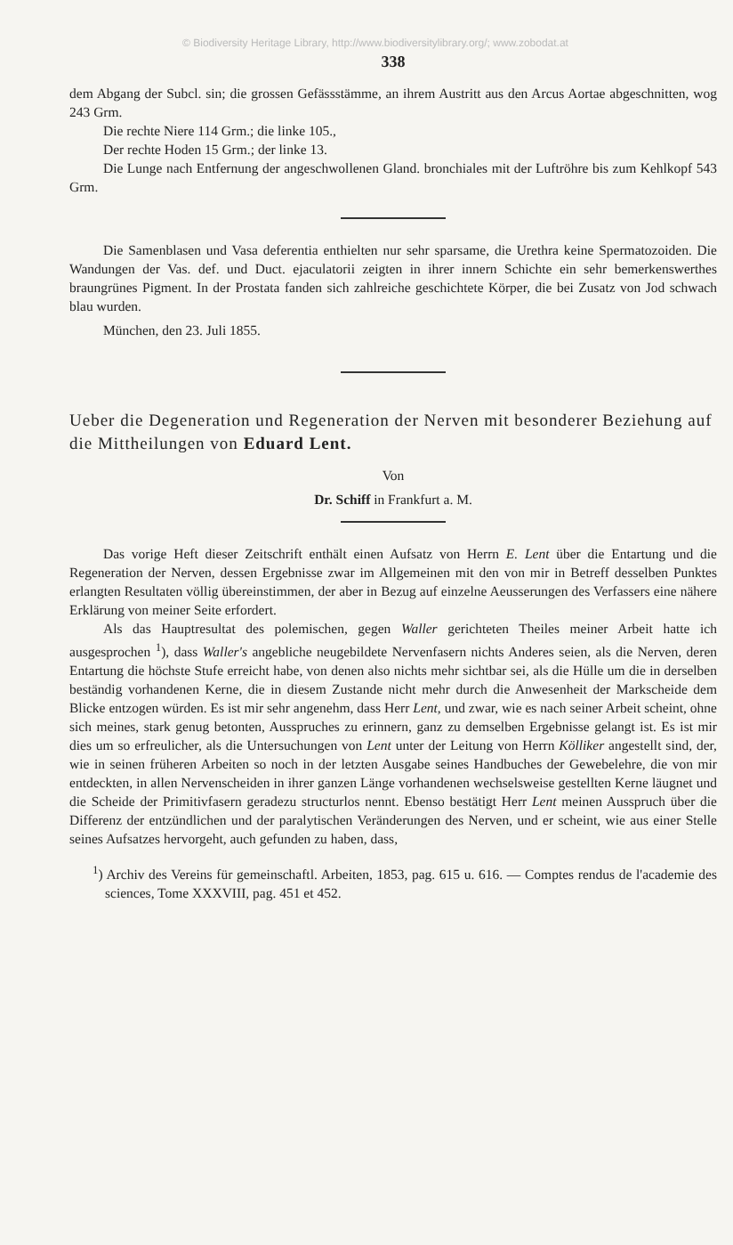© Biodiversity Heritage Library, http://www.biodiversitylibrary.org/; www.zobodat.at
338
dem Abgang der Subcl. sin; die grossen Gefässstämme, an ihrem Austritt aus den Arcus Aortae abgeschnitten, wog 243 Grm.
Die rechte Niere 114 Grm.; die linke 105.,
Der rechte Hoden 15 Grm.; der linke 13.
Die Lunge nach Entfernung der angeschwollenen Gland. bronchiales mit der Luftröhre bis zum Kehlkopf 543 Grm.
Die Samenblasen und Vasa deferentia enthielten nur sehr sparsame, die Urethra keine Spermatozoiden. Die Wandungen der Vas. def. und Duct. ejaculatorii zeigten in ihrer innern Schichte ein sehr bemerkenswerthes braungrünes Pigment. In der Prostata fanden sich zahlreiche geschichtete Körper, die bei Zusatz von Jod schwach blau wurden.
München, den 23. Juli 1855.
Ueber die Degeneration und Regeneration der Nerven mit besonderer Beziehung auf die Mittheilungen von Eduard Lent.
Von
Dr. Schiff in Frankfurt a. M.
Das vorige Heft dieser Zeitschrift enthält einen Aufsatz von Herrn E. Lent über die Entartung und die Regeneration der Nerven, dessen Ergebnisse zwar im Allgemeinen mit den von mir in Betreff desselben Punktes erlangten Resultaten völlig übereinstimmen, der aber in Bezug auf einzelne Aeusserungen des Verfassers eine nähere Erklärung von meiner Seite erfordert.
Als das Hauptresultat des polemischen, gegen Waller gerichteten Theiles meiner Arbeit hatte ich ausgesprochen <sup>1</sup>), dass Waller's angebliche neugebildete Nervenfasern nichts Anderes seien, als die Nerven, deren Entartung die höchste Stufe erreicht habe, von denen also nichts mehr sichtbar sei, als die Hülle um die in derselben beständig vorhandenen Kerne, die in diesem Zustande nicht mehr durch die Anwesenheit der Markscheide dem Blicke entzogen würden. Es ist mir sehr angenehm, dass Herr Lent, und zwar, wie es nach seiner Arbeit scheint, ohne sich meines, stark genug betonten, Ausspruches zu erinnern, ganz zu demselben Ergebnisse gelangt ist. Es ist mir dies um so erfreulicher, als die Untersuchungen von Lent unter der Leitung von Herrn Kölliker angestellt sind, der, wie in seinen früheren Arbeiten so noch in der letzten Ausgabe seines Handbuches der Gewebelehre, die von mir entdeckten, in allen Nervenscheiden in ihrer ganzen Länge vorhandenen wechselsweise gestellten Kerne läugnet und die Scheide der Primitivfasern geradezu structurlos nennt. Ebenso bestätigt Herr Lent meinen Ausspruch über die Differenz der entzündlichen und der paralytischen Veränderungen des Nerven, und er scheint, wie aus einer Stelle seines Aufsatzes hervorgeht, auch gefunden zu haben, dass,
<sup>1</sup>) Archiv des Vereins für gemeinschaftl. Arbeiten, 1853, pag. 615 u. 616. — Comptes rendus de l'academie des sciences, Tome XXXVIII, pag. 451 et 452.